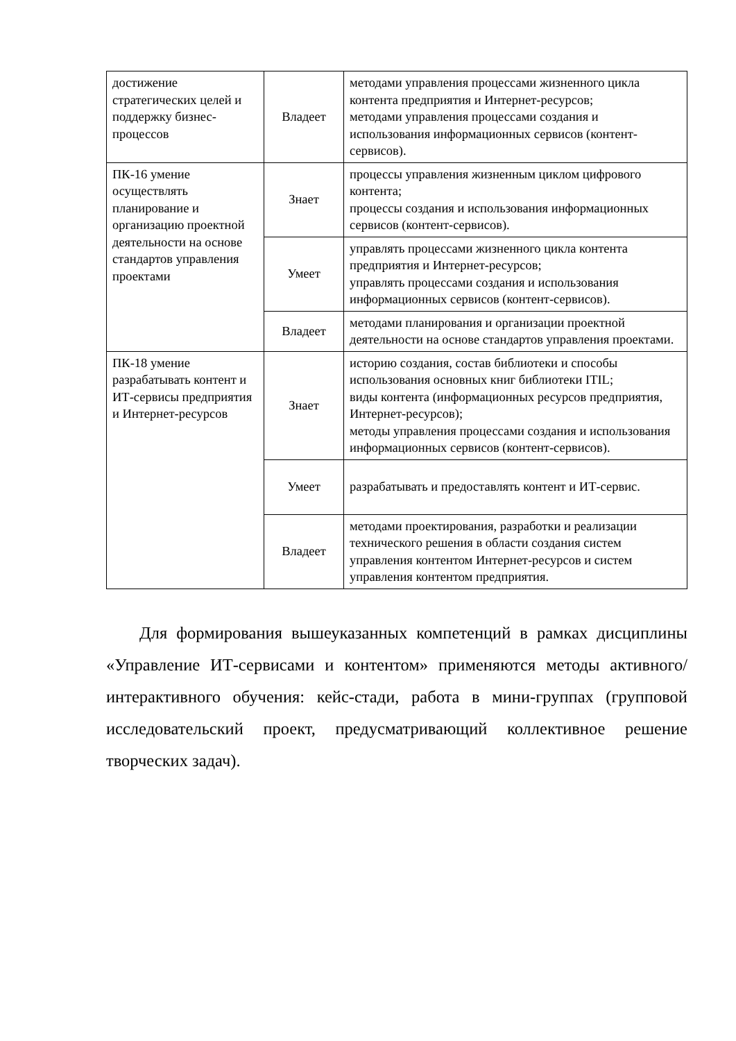| достижение стратегических целей и поддержку бизнес-процессов | Владеет | методами управления процессами жизненного цикла контента предприятия и Интернет-ресурсов; методами управления процессами создания и использования информационных сервисов (контент-сервисов). |
| ПК-16 умение осуществлять планирование и организацию проектной деятельности на основе стандартов управления проектами | Знает | процессы управления жизненным циклом цифрового контента; процессы создания и использования информационных сервисов (контент-сервисов). |
| | Умеет | управлять процессами жизненного цикла контента предприятия и Интернет-ресурсов; управлять процессами создания и использования информационных сервисов (контент-сервисов). |
| | Владеет | методами планирования и организации проектной деятельности на основе стандартов управления проектами. |
| ПК-18 умение разрабатывать контент и ИТ-сервисы предприятия и Интернет-ресурсов | Знает | историю создания, состав библиотеки и способы использования основных книг библиотеки ITIL; виды контента (информационных ресурсов предприятия, Интернет-ресурсов); методы управления процессами создания и использования информационных сервисов (контент-сервисов). |
| | Умеет | разрабатывать и предоставлять контент и ИТ-сервис. |
| | Владеет | методами проектирования, разработки и реализации технического решения в области создания систем управления контентом Интернет-ресурсов и систем управления контентом предприятия. |
Для формирования вышеуказанных компетенций в рамках дисциплины «Управление ИТ-сервисами и контентом» применяются методы активного/интерактивного обучения: кейс-стади, работа в мини-группах (групповой исследовательский проект, предусматривающий коллективное решение творческих задач).